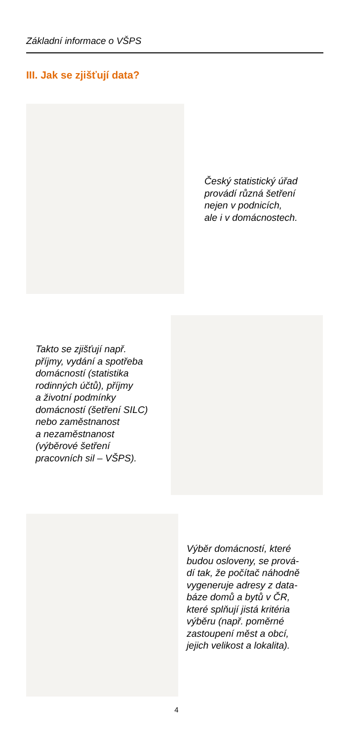Základní informace o VŠPS
III. Jak se zjišťují data?
Český statistický úřad
provádí různá šetření
nejen v podnicích,
ale i v domácnostech.
Takto se zjišťují např.
příjmy, vydání a spotřeba
domácností (statistika
rodinných účtů), příjmy
a životní podmínky
domácností (šetření SILC)
nebo zaměstnanost
a nezaměstnanost
(výběrové šetření
pracovních sil – VŠPS).
Výběr domácností, které
budou osloveny, se prová-
dí tak, že počítač náhodně
vygeneruje adresy z data-
báze domů a bytů v ČR,
které splňují jistá kritéria
výběru (např. poměrné
zastoupení měst a obcí,
jejich velikost a lokalita).
4